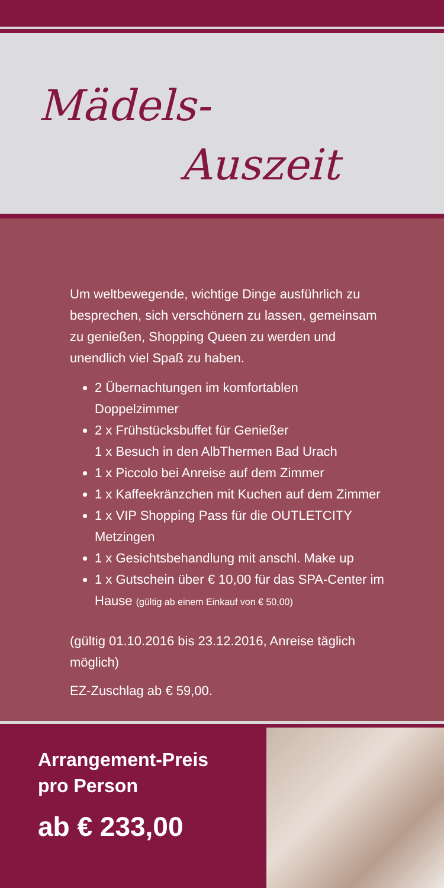Mädels-
Auszeit
Um weltbewegende, wichtige Dinge ausführlich zu besprechen, sich verschönern zu lassen, gemeinsam zu genießen, Shopping Queen zu werden und unendlich viel Spaß zu haben.
2 Übernachtungen im komfortablen Doppelzimmer
2 x Frühstücksbuffet für Genießer
1 x Besuch in den AlbThermen Bad Urach
1 x Piccolo bei Anreise auf dem Zimmer
1 x Kaffeekränzchen mit Kuchen auf dem Zimmer
1 x VIP Shopping Pass für die OUTLETCITY Metzingen
1 x Gesichtsbehandlung mit anschl. Make up
1 x Gutschein über € 10,00 für das SPA-Center im Hause (gültig ab einem Einkauf von € 50,00)
(gültig 01.10.2016 bis 23.12.2016, Anreise täglich möglich)
EZ-Zuschlag ab € 59,00.
Arrangement-Preis
pro Person
ab € 233,00